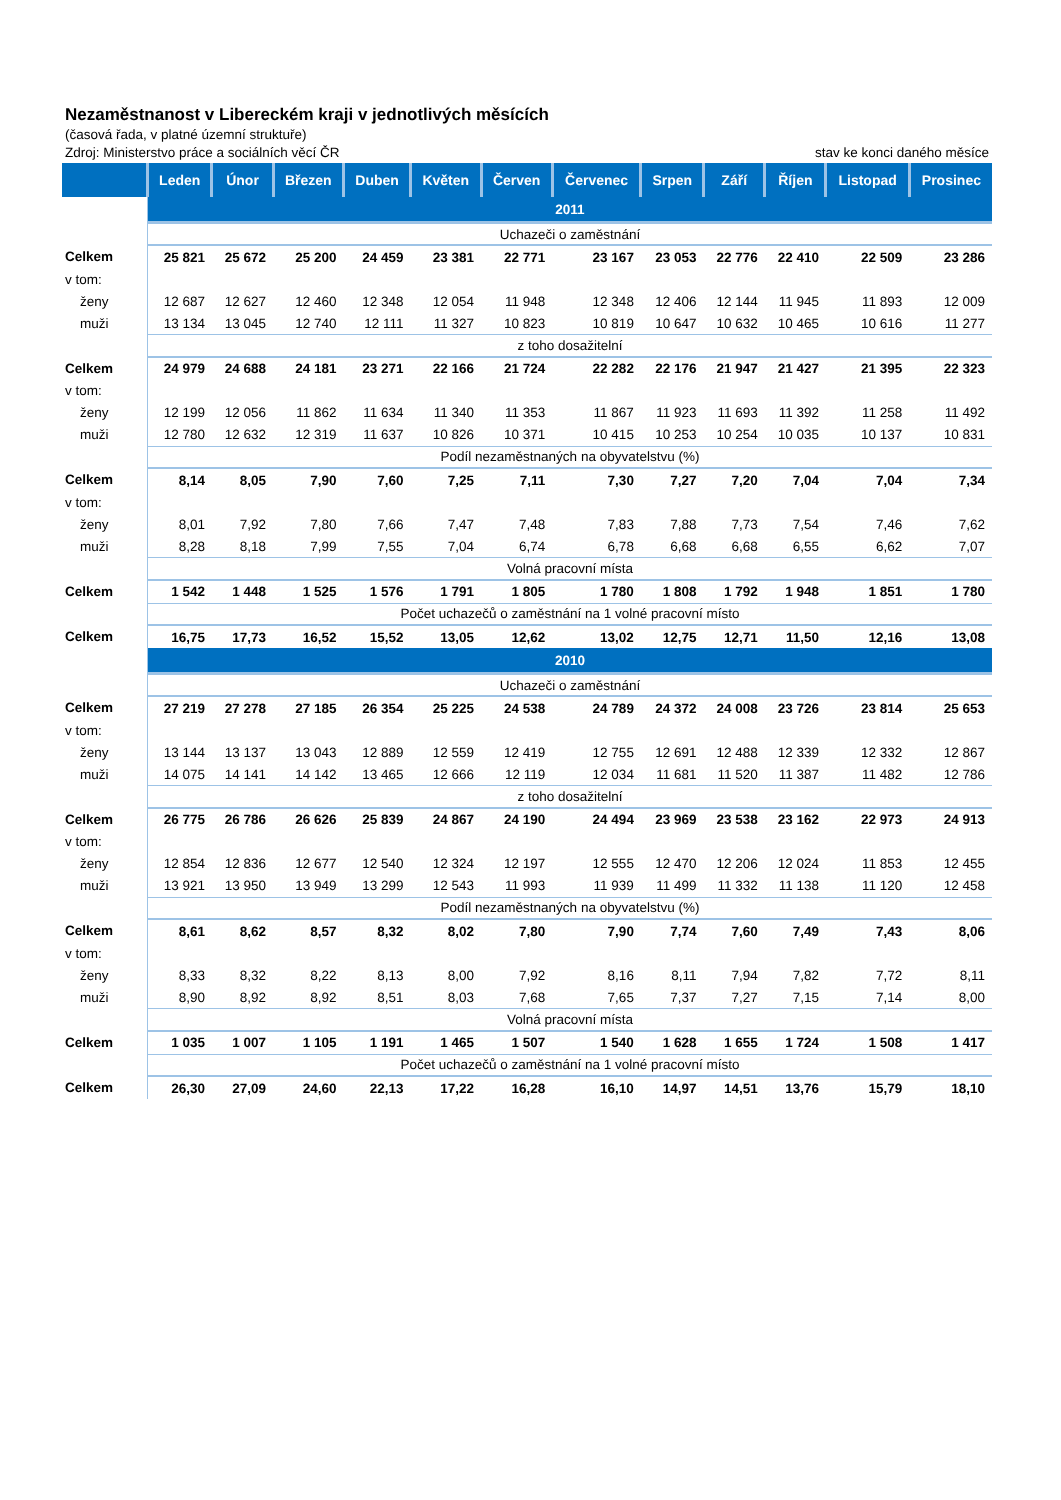Nezaměstnanost v Libereckém kraji v jednotlivých měsících
(časová řada, v platné územní struktuře)
Zdroj: Ministerstvo práce a sociálních věcí ČR stav ke konci daného měsíce
| | Leden | Únor | Březen | Duben | Květen | Červen | Červenec | Srpen | Září | Říjen | Listopad | Prosinec |
| --- | --- | --- | --- | --- | --- | --- | --- | --- | --- | --- | --- | --- |
| | 2011 | | | | | | | | | | | |
| | Uchazeči o zaměstnání | | | | | | | | | | | |
| Celkem | 25 821 | 25 672 | 25 200 | 24 459 | 23 381 | 22 771 | 23 167 | 23 053 | 22 776 | 22 410 | 22 509 | 23 286 |
| v tom: | | | | | | | | | | | | |
| ženy | 12 687 | 12 627 | 12 460 | 12 348 | 12 054 | 11 948 | 12 348 | 12 406 | 12 144 | 11 945 | 11 893 | 12 009 |
| muži | 13 134 | 13 045 | 12 740 | 12 111 | 11 327 | 10 823 | 10 819 | 10 647 | 10 632 | 10 465 | 10 616 | 11 277 |
| | z toho dosažitelní | | | | | | | | | | | |
| Celkem | 24 979 | 24 688 | 24 181 | 23 271 | 22 166 | 21 724 | 22 282 | 22 176 | 21 947 | 21 427 | 21 395 | 22 323 |
| v tom: | | | | | | | | | | | | |
| ženy | 12 199 | 12 056 | 11 862 | 11 634 | 11 340 | 11 353 | 11 867 | 11 923 | 11 693 | 11 392 | 11 258 | 11 492 |
| muži | 12 780 | 12 632 | 12 319 | 11 637 | 10 826 | 10 371 | 10 415 | 10 253 | 10 254 | 10 035 | 10 137 | 10 831 |
| | Podíl nezaměstnaných na obyvatelstvu (%) | | | | | | | | | | | |
| Celkem | 8,14 | 8,05 | 7,90 | 7,60 | 7,25 | 7,11 | 7,30 | 7,27 | 7,20 | 7,04 | 7,04 | 7,34 |
| v tom: | | | | | | | | | | | | |
| ženy | 8,01 | 7,92 | 7,80 | 7,66 | 7,47 | 7,48 | 7,83 | 7,88 | 7,73 | 7,54 | 7,46 | 7,62 |
| muži | 8,28 | 8,18 | 7,99 | 7,55 | 7,04 | 6,74 | 6,78 | 6,68 | 6,68 | 6,55 | 6,62 | 7,07 |
| | Volná pracovní místa | | | | | | | | | | | |
| Celkem | 1 542 | 1 448 | 1 525 | 1 576 | 1 791 | 1 805 | 1 780 | 1 808 | 1 792 | 1 948 | 1 851 | 1 780 |
| | Počet uchazečů o zaměstnání na 1 volné pracovní místo | | | | | | | | | | | |
| Celkem | 16,75 | 17,73 | 16,52 | 15,52 | 13,05 | 12,62 | 13,02 | 12,75 | 12,71 | 11,50 | 12,16 | 13,08 |
| | 2010 | | | | | | | | | | | |
| | Uchazeči o zaměstnání | | | | | | | | | | | |
| Celkem | 27 219 | 27 278 | 27 185 | 26 354 | 25 225 | 24 538 | 24 789 | 24 372 | 24 008 | 23 726 | 23 814 | 25 653 |
| v tom: | | | | | | | | | | | | |
| ženy | 13 144 | 13 137 | 13 043 | 12 889 | 12 559 | 12 419 | 12 755 | 12 691 | 12 488 | 12 339 | 12 332 | 12 867 |
| muži | 14 075 | 14 141 | 14 142 | 13 465 | 12 666 | 12 119 | 12 034 | 11 681 | 11 520 | 11 387 | 11 482 | 12 786 |
| | z toho dosažitelní | | | | | | | | | | | |
| Celkem | 26 775 | 26 786 | 26 626 | 25 839 | 24 867 | 24 190 | 24 494 | 23 969 | 23 538 | 23 162 | 22 973 | 24 913 |
| v tom: | | | | | | | | | | | | |
| ženy | 12 854 | 12 836 | 12 677 | 12 540 | 12 324 | 12 197 | 12 555 | 12 470 | 12 206 | 12 024 | 11 853 | 12 455 |
| muži | 13 921 | 13 950 | 13 949 | 13 299 | 12 543 | 11 993 | 11 939 | 11 499 | 11 332 | 11 138 | 11 120 | 12 458 |
| | Podíl nezaměstnaných na obyvatelstvu (%) | | | | | | | | | | | |
| Celkem | 8,61 | 8,62 | 8,57 | 8,32 | 8,02 | 7,80 | 7,90 | 7,74 | 7,60 | 7,49 | 7,43 | 8,06 |
| v tom: | | | | | | | | | | | | |
| ženy | 8,33 | 8,32 | 8,22 | 8,13 | 8,00 | 7,92 | 8,16 | 8,11 | 7,94 | 7,82 | 7,72 | 8,11 |
| muži | 8,90 | 8,92 | 8,92 | 8,51 | 8,03 | 7,68 | 7,65 | 7,37 | 7,27 | 7,15 | 7,14 | 8,00 |
| | Volná pracovní místa | | | | | | | | | | | |
| Celkem | 1 035 | 1 007 | 1 105 | 1 191 | 1 465 | 1 507 | 1 540 | 1 628 | 1 655 | 1 724 | 1 508 | 1 417 |
| | Počet uchazečů o zaměstnání na 1 volné pracovní místo | | | | | | | | | | | |
| Celkem | 26,30 | 27,09 | 24,60 | 22,13 | 17,22 | 16,28 | 16,10 | 14,97 | 14,51 | 13,76 | 15,79 | 18,10 |